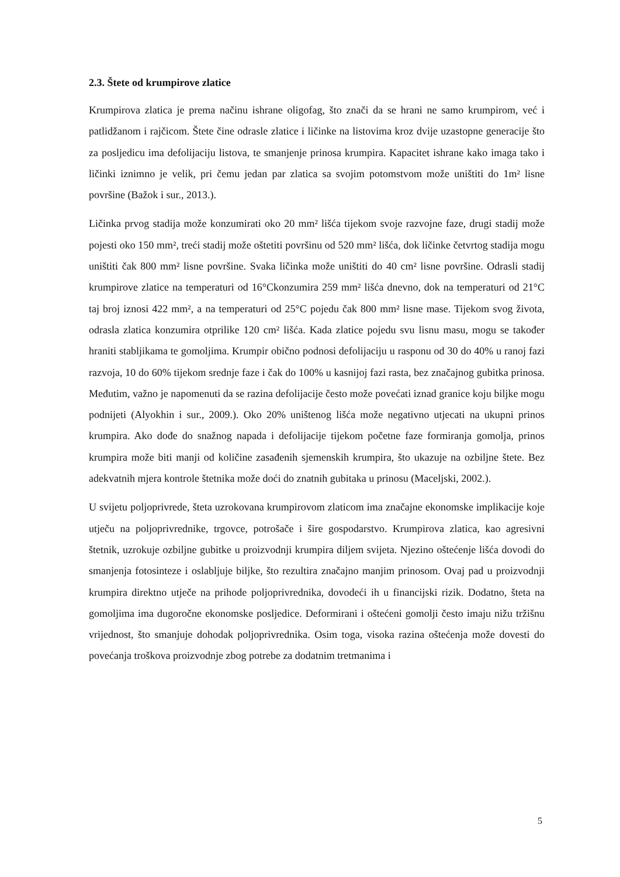2.3. Štete od krumpirove zlatice
Krumpirova zlatica je prema načinu ishrane oligofag, što znači da se hrani ne samo krumpirom, već i patlidžanom i rajčicom. Štete čine odrasle zlatice i ličinke na listovima kroz dvije uzastopne generacije što za posljedicu ima defolijaciju listova, te smanjenje prinosa krumpira. Kapacitet ishrane kako imaga tako i ličinki iznimno je velik, pri čemu jedan par zlatica sa svojim potomstvom može uništiti do 1m² lisne površine (Bažok i sur., 2013.).
Ličinka prvog stadija može konzumirati oko 20 mm² lišća tijekom svoje razvojne faze, drugi stadij može pojesti oko 150 mm², treći stadij može oštetiti površinu od 520 mm² lišća, dok ličinke četvrtog stadija mogu uništiti čak 800 mm² lisne površine. Svaka ličinka može uništiti do 40 cm² lisne površine. Odrasli stadij krumpirove zlatice na temperaturi od 16°Ckonzumira 259 mm² lišća dnevno, dok na temperaturi od 21°C taj broj iznosi 422 mm², a na temperaturi od 25°C pojedu čak 800 mm² lisne mase. Tijekom svog života, odrasla zlatica konzumira otprilike 120 cm² lišća. Kada zlatice pojedu svu lisnu masu, mogu se također hraniti stabljikama te gomoljima. Krumpir obično podnosi defolijaciju u rasponu od 30 do 40% u ranoj fazi razvoja, 10 do 60% tijekom srednje faze i čak do 100% u kasnijoj fazi rasta, bez značajnog gubitka prinosa. Međutim, važno je napomenuti da se razina defolijacije često može povećati iznad granice koju biljke mogu podnijeti (Alyokhin i sur., 2009.). Oko 20% uništenog lišća može negativno utjecati na ukupni prinos krumpira. Ako dođe do snažnog napada i defolijacije tijekom početne faze formiranja gomolja, prinos krumpira može biti manji od količine zasađenih sjemenskih krumpira, što ukazuje na ozbiljne štete. Bez adekvatnih mjera kontrole štetnika može doći do znatnih gubitaka u prinosu (Maceljski, 2002.).
U svijetu poljoprivrede, šteta uzrokovana krumpirovom zlaticom ima značajne ekonomske implikacije koje utječu na poljoprivrednike, trgovce, potrošače i šire gospodarstvo. Krumpirova zlatica, kao agresivni štetnik, uzrokuje ozbiljne gubitke u proizvodnji krumpira diljem svijeta. Njezino oštećenje lišća dovodi do smanjenja fotosinteze i oslabljuje biljke, što rezultira značajno manjim prinosom. Ovaj pad u proizvodnji krumpira direktno utječe na prihode poljoprivrednika, dovodeći ih u financijski rizik. Dodatno, šteta na gomoljima ima dugoročne ekonomske posljedice. Deformirani i oštećeni gomolji često imaju nižu tržišnu vrijednost, što smanjuje dohodak poljoprivrednika. Osim toga, visoka razina oštećenja može dovesti do povećanja troškova proizvodnje zbog potrebe za dodatnim tretmanima i
5